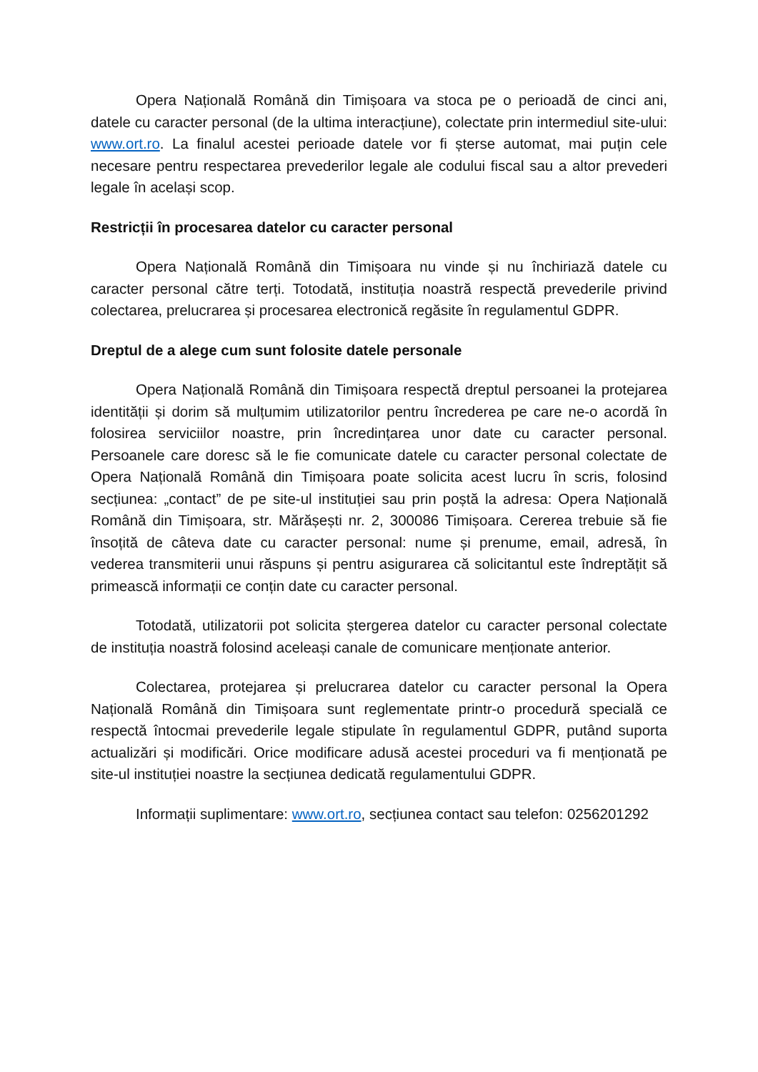Opera Națională Română din Timișoara va stoca pe o perioadă de cinci ani, datele cu caracter personal (de la ultima interacțiune), colectate prin intermediul site-ului: www.ort.ro. La finalul acestei perioade datele vor fi șterse automat, mai puțin cele necesare pentru respectarea prevederilor legale ale codului fiscal sau a altor prevederi legale în același scop.
Restricții în procesarea datelor cu caracter personal
Opera Națională Română din Timișoara nu vinde și nu închiriază datele cu caracter personal către terți. Totodată, instituția noastră respectă prevederile privind colectarea, prelucrarea și procesarea electronică regăsite în regulamentul GDPR.
Dreptul de a alege cum sunt folosite datele personale
Opera Națională Română din Timișoara respectă dreptul persoanei la protejarea identității și dorim să mulțumim utilizatorilor pentru încrederea pe care ne-o acordă în folosirea serviciilor noastre, prin încredințarea unor date cu caracter personal. Persoanele care doresc să le fie comunicate datele cu caracter personal colectate de Opera Națională Română din Timișoara poate solicita acest lucru în scris, folosind secțiunea: „contact” de pe site-ul instituției sau prin poștă la adresa: Opera Națională Română din Timișoara, str. Mărășești nr. 2, 300086 Timișoara. Cererea trebuie să fie însoțită de câteva date cu caracter personal: nume și prenume, email, adresă, în vederea transmiterii unui răspuns și pentru asigurarea că solicitantul este îndreptățit să primească informații ce conțin date cu caracter personal.
Totodată, utilizatorii pot solicita ștergerea datelor cu caracter personal colectate de instituția noastră folosind aceleași canale de comunicare menționate anterior.
Colectarea, protejarea și prelucrarea datelor cu caracter personal la Opera Națională Română din Timișoara sunt reglementate printr-o procedură specială ce respectă întocmai prevederile legale stipulate în regulamentul GDPR, putând suporta actualizări și modificări. Orice modificare adusă acestei proceduri va fi menționată pe site-ul instituției noastre la secțiunea dedicată regulamentului GDPR.
Informații suplimentare: www.ort.ro, secțiunea contact sau telefon: 0256201292